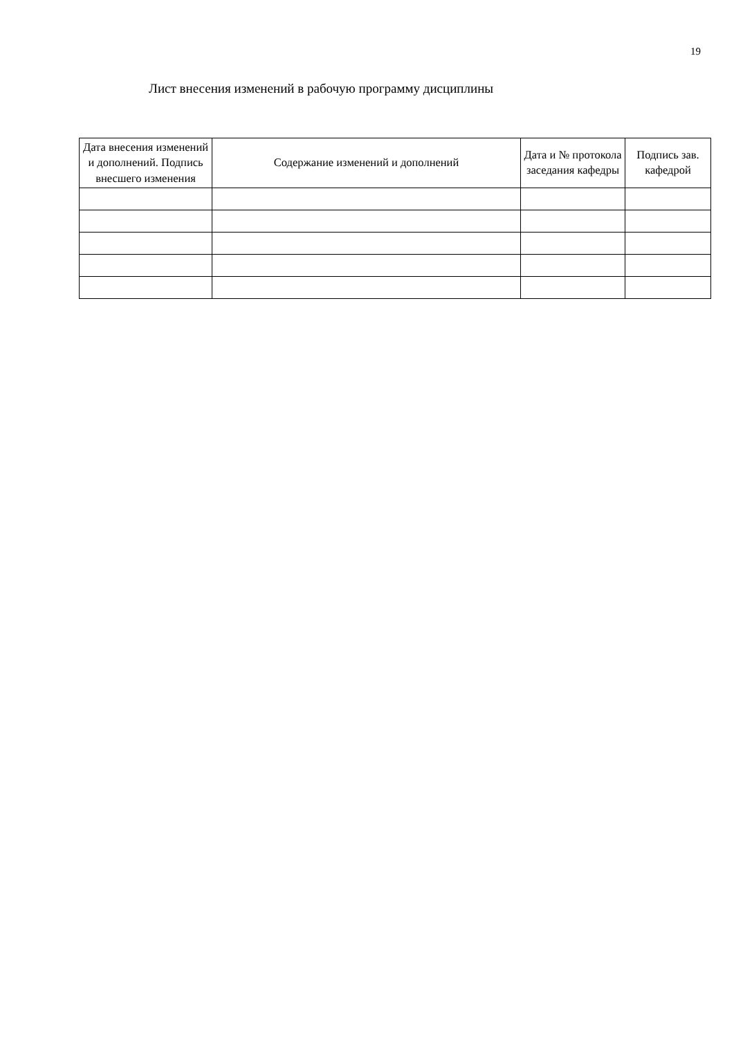19
Лист внесения изменений в рабочую программу дисциплины
| Дата внесения изменений и дополнений. Подпись внесшего изменения | Содержание изменений и дополнений | Дата и № протокола заседания кафедры | Подпись зав. кафедрой |
| --- | --- | --- | --- |